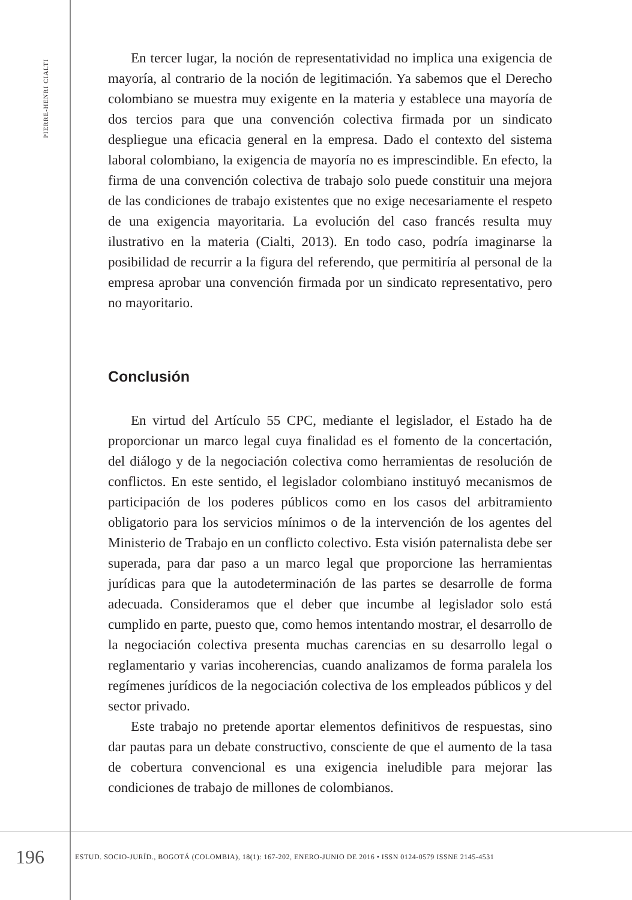PIERRE-HENRI CIALTI
En tercer lugar, la noción de representatividad no implica una exigencia de mayoría, al contrario de la noción de legitimación. Ya sabemos que el Derecho colombiano se muestra muy exigente en la materia y establece una mayoría de dos tercios para que una convención colectiva firmada por un sindicato despliegue una eficacia general en la empresa. Dado el contexto del sistema laboral colombiano, la exigencia de mayoría no es imprescindible. En efecto, la firma de una convención colectiva de trabajo solo puede constituir una mejora de las condiciones de trabajo existentes que no exige necesariamente el respeto de una exigencia mayoritaria. La evolución del caso francés resulta muy ilustrativo en la materia (Cialti, 2013). En todo caso, podría imaginarse la posibilidad de recurrir a la figura del referendo, que permitiría al personal de la empresa aprobar una convención firmada por un sindicato representativo, pero no mayoritario.
Conclusión
En virtud del Artículo 55 CPC, mediante el legislador, el Estado ha de proporcionar un marco legal cuya finalidad es el fomento de la concertación, del diálogo y de la negociación colectiva como herramientas de resolución de conflictos. En este sentido, el legislador colombiano instituyó mecanismos de participación de los poderes públicos como en los casos del arbitramiento obligatorio para los servicios mínimos o de la intervención de los agentes del Ministerio de Trabajo en un conflicto colectivo. Esta visión paternalista debe ser superada, para dar paso a un marco legal que proporcione las herramientas jurídicas para que la autodeterminación de las partes se desarrolle de forma adecuada. Consideramos que el deber que incumbe al legislador solo está cumplido en parte, puesto que, como hemos intentando mostrar, el desarrollo de la negociación colectiva presenta muchas carencias en su desarrollo legal o reglamentario y varias incoherencias, cuando analizamos de forma paralela los regímenes jurídicos de la negociación colectiva de los empleados públicos y del sector privado.
Este trabajo no pretende aportar elementos definitivos de respuestas, sino dar pautas para un debate constructivo, consciente de que el aumento de la tasa de cobertura convencional es una exigencia ineludible para mejorar las condiciones de trabajo de millones de colombianos.
196
ESTUD. SOCIO-JURÍD., BOGOTÁ (COLOMBIA), 18(1): 167-202, ENERO-JUNIO DE 2016 • ISSN 0124-0579 ISSNE 2145-4531